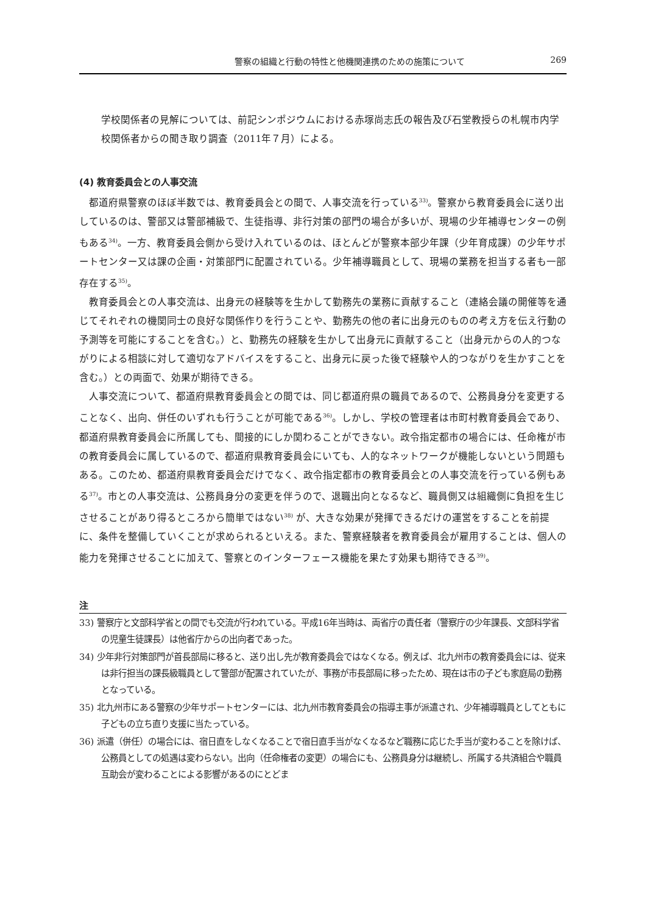警察の組織と行動の特性と他機関連携のための施策について 269
学校関係者の見解については、前記シンポジウムにおける赤塚尚志氏の報告及び石堂教授らの札幌市内学校関係者からの聞き取り調査（2011年７月）による。
(4) 教育委員会との人事交流
都道府県警察のほぼ半数では、教育委員会との間で、人事交流を行っている<sup>33)</sup>。警察から教育委員会に送り出しているのは、警部又は警部補級で、生徒指導、非行対策の部門の場合が多いが、現場の少年補導センターの例もある<sup>34)</sup>。一方、教育委員会側から受け入れているのは、ほとんどが警察本部少年課（少年育成課）の少年サポートセンター又は課の企画・対策部門に配置されている。少年補導職員として、現場の業務を担当する者も一部存在する<sup>35)</sup>。
教育委員会との人事交流は、出身元の経験等を生かして勤務先の業務に貢献すること（連絡会議の開催等を通じてそれぞれの機関同士の良好な関係作りを行うことや、勤務先の他の者に出身元のものの考え方を伝え行動の予測等を可能にすることを含む。）と、勤務先の経験を生かして出身元に貢献すること（出身元からの人的つながりによる相談に対して適切なアドバイスをすること、出身元に戻った後で経験や人的つながりを生かすことを含む。）との両面で、効果が期待できる。
人事交流について、都道府県教育委員会との間では、同じ都道府県の職員であるので、公務員身分を変更することなく、出向、併任のいずれも行うことが可能である<sup>36)</sup>。しかし、学校の管理者は市町村教育委員会であり、都道府県教育委員会に所属しても、間接的にしか関わることができない。政令指定都市の場合には、任命権が市の教育委員会に属しているので、都道府県教育委員会にいても、人的なネットワークが機能しないという問題もある。このため、都道府県教育委員会だけでなく、政令指定都市の教育委員会との人事交流を行っている例もある<sup>37)</sup>。市との人事交流は、公務員身分の変更を伴うので、退職出向となるなど、職員側又は組織側に負担を生じさせることがあり得るところから簡単ではない<sup>38)</sup> が、大きな効果が発揮できるだけの運営をすることを前提に、条件を整備していくことが求められるといえる。また、警察経験者を教育委員会が雇用することは、個人の能力を発揮させることに加えて、警察とのインターフェース機能を果たす効果も期待できる<sup>39)</sup>。
注
33) 警察庁と文部科学省との間でも交流が行われている。平成16年当時は、両省庁の責任者（警察庁の少年課長、文部科学省の児童生徒課長）は他省庁からの出向者であった。
34) 少年非行対策部門が首長部局に移ると、送り出し先が教育委員会ではなくなる。例えば、北九州市の教育委員会には、従来は非行担当の課長級職員として警部が配置されていたが、事務が市長部局に移ったため、現在は市の子ども家庭局の勤務となっている。
35) 北九州市にある警察の少年サポートセンターには、北九州市教育委員会の指導主事が派遣され、少年補導職員としてともに子どもの立ち直り支援に当たっている。
36) 派遣（併任）の場合には、宿日直をしなくなることで宿日直手当がなくなるなど職務に応じた手当が変わることを除けば、公務員としての処遇は変わらない。出向（任命権者の変更）の場合にも、公務員身分は継続し、所属する共済組合や職員互助会が変わることによる影響があるのにとどま